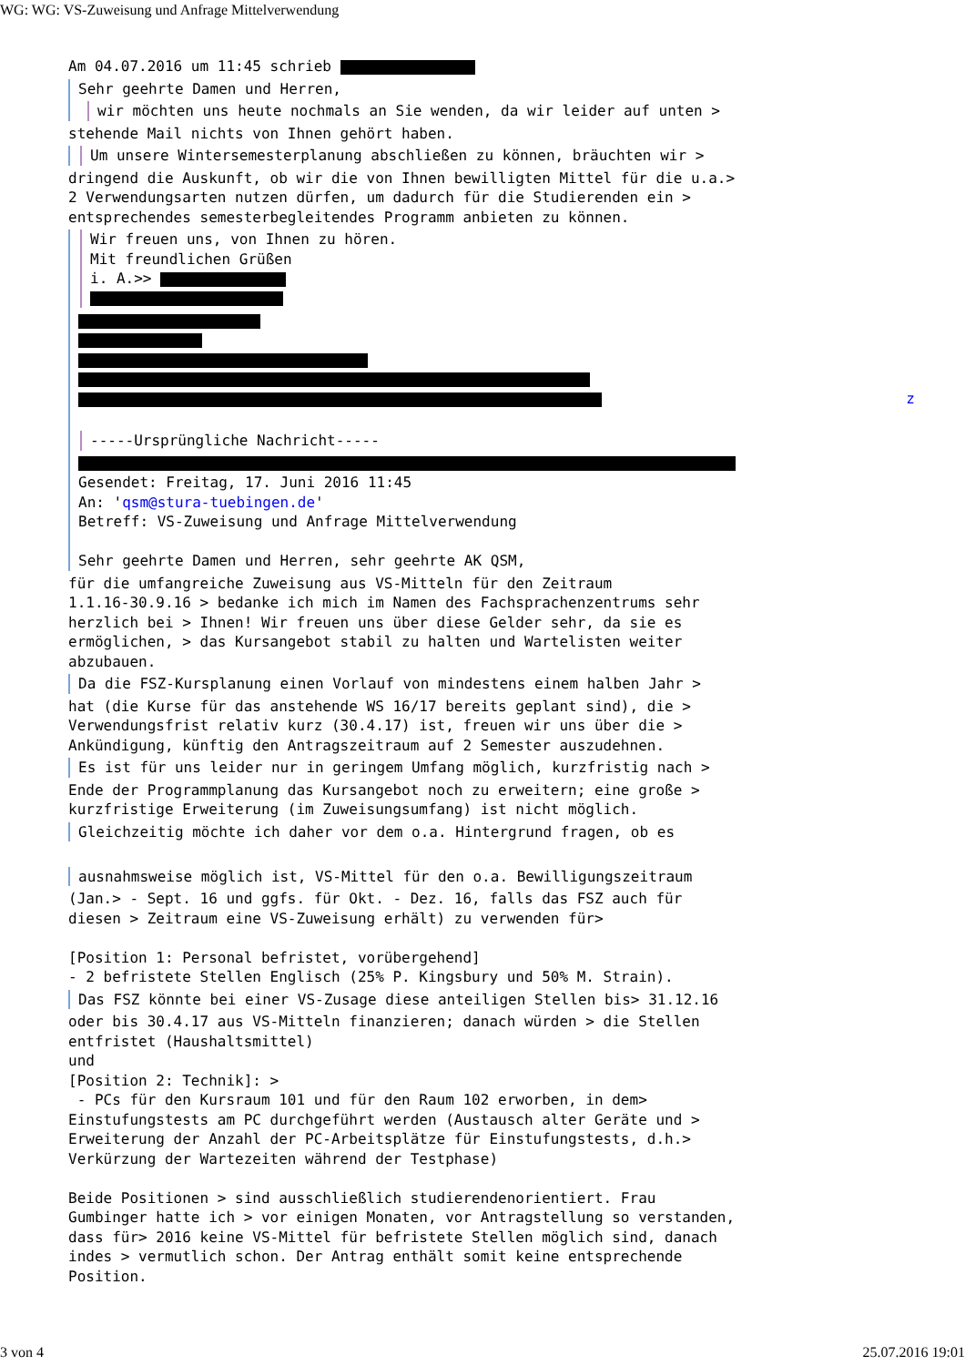WG: WG: VS-Zuweisung und Anfrage Mittelverwendung
Am 04.07.2016 um 11:45 schrieb
Sehr geehrte Damen und Herren,
wir möchten uns heute nochmals an Sie wenden, da wir leider auf unten >
stehende Mail nichts von Ihnen gehört haben.
Um unsere Wintersemesterplanung abschließen zu können, bräuchten wir >
dringend die Auskunft, ob wir die von Ihnen bewilligten Mittel für die u.a.>
2 Verwendungsarten nutzen dürfen, um dadurch für die Studierenden ein >
entsprechendes semesterbegleitendes Programm anbieten zu können.
Wir freuen uns, von Ihnen zu hören.
Mit freundlichen Grüßen
i. A.>>
z
-----Ursprüngliche Nachricht-----
Gesendet: Freitag, 17. Juni 2016 11:45
An: 'qsm@stura-tuebingen.de'
Betreff: VS-Zuweisung und Anfrage Mittelverwendung
Sehr geehrte Damen und Herren, sehr geehrte AK QSM,
für die umfangreiche Zuweisung aus VS-Mitteln für den Zeitraum
1.1.16-30.9.16 > bedanke ich mich im Namen des Fachsprachenzentrums sehr
herzlich bei > Ihnen! Wir freuen uns über diese Gelder sehr, da sie es
ermöglichen, > das Kursangebot stabil zu halten und Wartelisten weiter
abzubauen.
Da die FSZ-Kursplanung einen Vorlauf von mindestens einem halben Jahr >
hat (die Kurse für das anstehende WS 16/17 bereits geplant sind), die >
Verwendungsfrist relativ kurz (30.4.17) ist, freuen wir uns über die >
Ankündigung, künftig den Antragszeitraum auf 2 Semester auszudehnen.
Es ist für uns leider nur in geringem Umfang möglich, kurzfristig nach >
Ende der Programmplanung das Kursangebot noch zu erweitern; eine große >
kurzfristige Erweiterung (im Zuweisungsumfang) ist nicht möglich.
Gleichzeitig möchte ich daher vor dem o.a. Hintergrund fragen, ob es
ausnahmsweise möglich ist, VS-Mittel für den o.a. Bewilligungszeitraum
(Jan.> - Sept. 16 und ggfs. für Okt. - Dez. 16, falls das FSZ auch für
diesen > Zeitraum eine VS-Zuweisung erhält) zu verwenden für>
[Position 1: Personal befristet, vorübergehend]
- 2 befristete Stellen Englisch (25% P. Kingsbury und 50% M. Strain).
Das FSZ könnte bei einer VS-Zusage diese anteiligen Stellen bis> 31.12.16
oder bis 30.4.17 aus VS-Mitteln finanzieren; danach würden > die Stellen
entfristet (Haushaltsmittel)
und
[Position 2: Technik]: >
- PCs für den Kursraum 101 und für den Raum 102 erworben, in dem>
Einstufungstests am PC durchgeführt werden (Austausch alter Geräte und >
Erweiterung der Anzahl der PC-Arbeitsplätze für Einstufungstests, d.h.>
Verkürzung der Wartezeiten während der Testphase)
Beide Positionen > sind ausschließlich studierendenorientiert. Frau
Gumbinger hatte ich > vor einigen Monaten, vor Antragstellung so verstanden,
dass für> 2016 keine VS-Mittel für befristete Stellen möglich sind, danach
indes > vermutlich schon. Der Antrag enthält somit keine entsprechende
Position.
3 von 4 25.07.2016 19:01